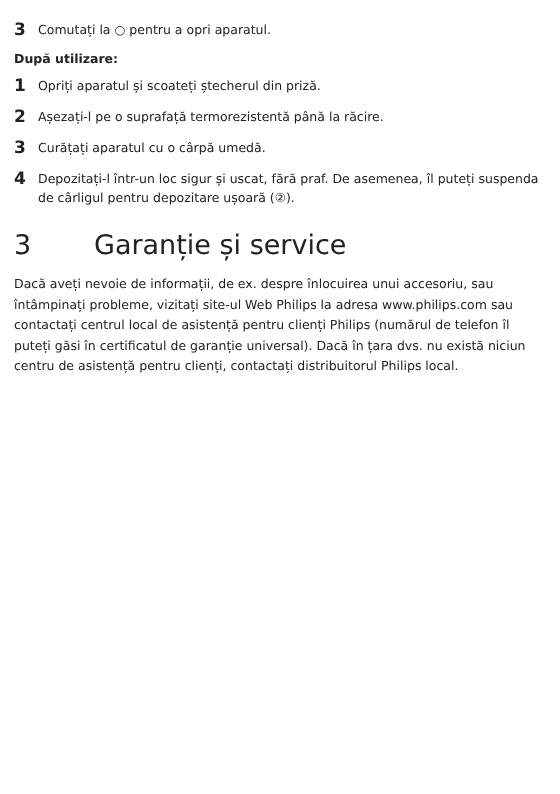3 Comutați la ○ pentru a opri aparatul.
După utilizare:
1 Opriți aparatul și scoateți ștecherul din priză.
2 Așezați-l pe o suprafață termorezistentă până la răcire.
3 Curățați aparatul cu o cârpă umedă.
4 Depozitați-l într-un loc sigur și uscat, fără praf. De asemenea, îl puteți suspenda de cârligul pentru depozitare ușoară (②).
3 Garanție și service
Dacă aveți nevoie de informații, de ex. despre înlocuirea unui accesoriu, sau întâmpinați probleme, vizitați site-ul Web Philips la adresa www.philips.com sau contactați centrul local de asistență pentru clienți Philips (numărul de telefon îl puteți găsi în certificatul de garanție universal). Dacă în țara dvs. nu există niciun centru de asistență pentru clienți, contactați distribuitorul Philips local.